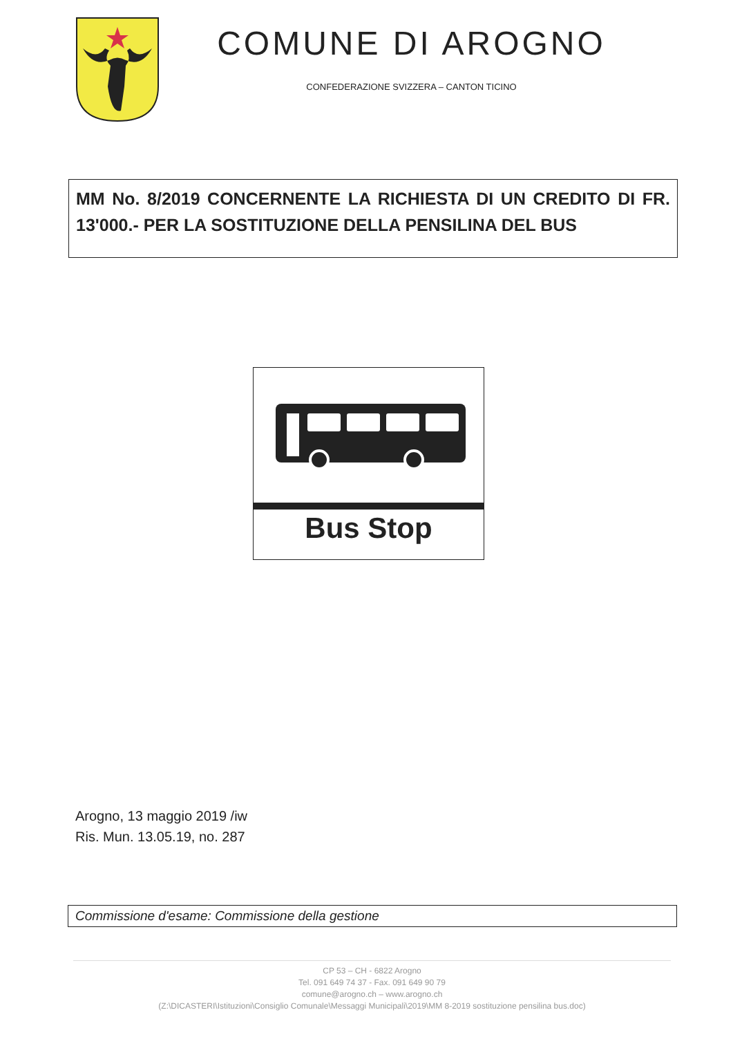COMUNE DI AROGNO
CONFEDERAZIONE SVIZZERA – CANTON TICINO
MM No. 8/2019 CONCERNENTE LA RICHIESTA DI UN CREDITO DI FR. 13'000.- PER LA SOSTITUZIONE DELLA PENSILINA DEL BUS
Bus Stop
Arogno, 13 maggio 2019 /iw
Ris. Mun. 13.05.19, no. 287
Commissione d'esame: Commissione della gestione
CP 53 – CH - 6822 Arogno
Tel. 091 649 74 37 - Fax. 091 649 90 79
comune@arogno.ch – www.arogno.ch
(Z:\DICASTERI\Istituzioni\Consiglio Comunale\Messaggi Municipali\2019\MM 8-2019 sostituzione pensilina bus.doc)